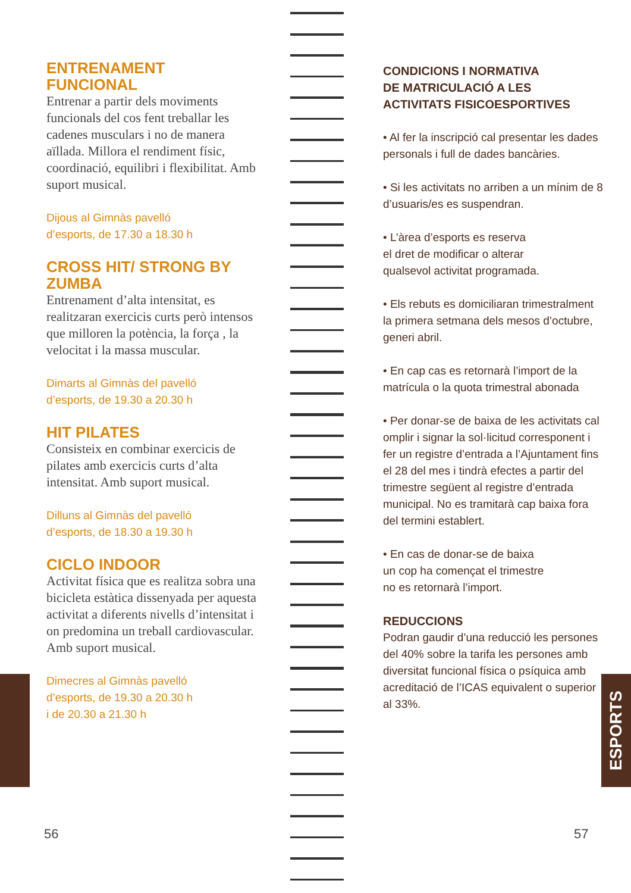ESPORTS
ENTRENAMENT
FUNCIONAL
Entrenar a partir dels moviments funcionals del cos fent treballar les cadenes musculars i no de manera aïllada. Millora el rendiment físic, coordinació, equilibri i flexibilitat. Amb suport musical.
Dijous al Gimnàs pavelló
d’esports, de 17.30 a 18.30 h
CROSS HIT/ STRONG BY ZUMBA
Entrenament d’alta intensitat, es realitzaran exercicis curts però intensos que milloren la potència, la força , la velocitat i la massa muscular.
Dimarts al Gimnàs del pavelló
d’esports, de 19.30 a 20.30 h
HIT PILATES
Consisteix en combinar exercicis de pilates amb exercicis curts d’alta intensitat. Amb suport musical.
Dilluns al Gimnàs del pavelló
d’esports, de 18.30 a 19.30 h
CICLO INDOOR
Activitat física que es realitza sobra una bicicleta estàtica dissenyada per aquesta activitat a diferents nivells d’intensitat i on predomina un treball cardiovascular. Amb suport musical.
Dimecres al Gimnàs pavelló
d’esports, de 19.30 a 20.30 h
i de 20.30 a 21.30 h
CONDICIONS I NORMATIVA
DE MATRICULACIÓ A LES
ACTIVITATS FISICOESPORTIVES
• Al fer la inscripció cal presentar les dades personals i full de dades bancàries.
• Si les activitats no arriben a un mínim de 8 d’usuaris/es es suspendran.
• L’àrea d’esports es reserva
el dret de modificar o alterar
qualsevol activitat programada.
• Els rebuts es domiciliaran trimestralment la primera setmana dels mesos d’octubre, generi abril.
• En cap cas es retornarà l’import de la matrícula o la quota trimestral abonada
• Per donar-se de baixa de les activitats cal omplir i signar la sol·licitud corresponent i fer un registre d’entrada a l’Ajuntament fins el 28 del mes i tindrà efectes a partir del trimestre següent al registre d’entrada municipal. No es tramitarà cap baixa fora del termini establert.
• En cas de donar-se de baixa
un cop ha començat el trimestre
no es retornarà l’import.
REDUCCIONS
Podran gaudir d’una reducció les persones del 40% sobre la tarifa les persones amb diversitat funcional física o psíquica amb acreditació de l’ICAS equivalent o superior al 33%.
56 57